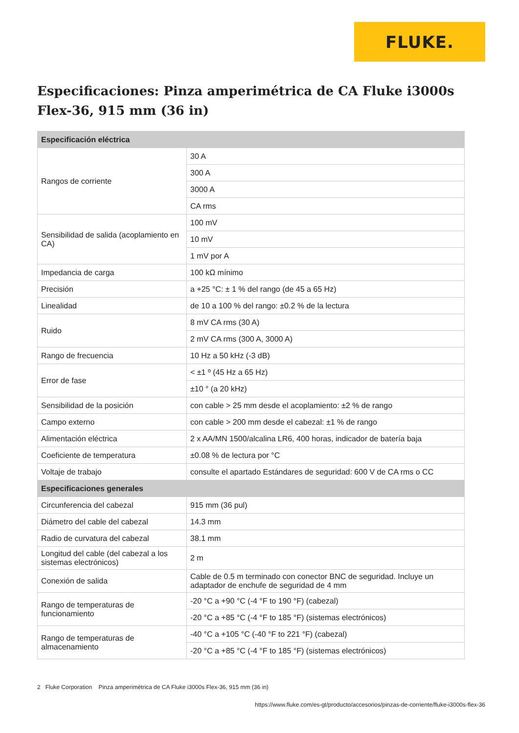FLUKE.
Especificaciones: Pinza amperimétrica de CA Fluke i3000s Flex-36, 915 mm (36 in)
| Especificación eléctrica | |
| --- | --- |
| Rangos de corriente | 30 A |
| | 300 A |
| | 3000 A |
| | CA rms |
| Sensibilidad de salida (acoplamiento en CA) | 100 mV |
| | 10 mV |
| | 1 mV por A |
| Impedancia de carga | 100 kΩ mínimo |
| Precisión | a +25 °C: ± 1 % del rango (de 45 a 65 Hz) |
| Linealidad | de 10 a 100 % del rango: ±0.2 % de la lectura |
| Ruido | 8 mV CA rms (30 A) |
| | 2 mV CA rms (300 A, 3000 A) |
| Rango de frecuencia | 10 Hz a 50 kHz (-3 dB) |
| Error de fase | < ±1 º (45 Hz a 65 Hz) |
| | ±10 ° (a 20 kHz) |
| Sensibilidad de la posición | con cable > 25 mm desde el acoplamiento: ±2 % de rango |
| Campo externo | con cable > 200 mm desde el cabezal: ±1 % de rango |
| Alimentación eléctrica | 2 x AA/MN 1500/alcalina LR6, 400 horas, indicador de batería baja |
| Coeficiente de temperatura | ±0.08 % de lectura por °C |
| Voltaje de trabajo | consulte el apartado Estándares de seguridad: 600 V de CA rms o CC |
| Especificaciones generales | |
| Circunferencia del cabezal | 915 mm (36 pul) |
| Diámetro del cable del cabezal | 14.3 mm |
| Radio de curvatura del cabezal | 38.1 mm |
| Longitud del cable (del cabezal a los sistemas electrónicos) | 2 m |
| Conexión de salida | Cable de 0.5 m terminado con conector BNC de seguridad. Incluye un adaptador de enchufe de seguridad de 4 mm |
| Rango de temperaturas de funcionamiento | -20 °C a +90 °C (-4 °F to 190 °F) (cabezal) |
| | -20 °C a +85 °C (-4 °F to 185 °F) (sistemas electrónicos) |
| Rango de temperaturas de almacenamiento | -40 °C a +105 °C (-40 °F to 221 °F) (cabezal) |
| | -20 °C a +85 °C (-4 °F to 185 °F) (sistemas electrónicos) |
2 Fluke Corporation Pinza amperimétrica de CA Fluke i3000s Flex-36, 915 mm (36 in)
https://www.fluke.com/es-gt/producto/accesorios/pinzas-de-corriente/fluke-i3000s-flex-36